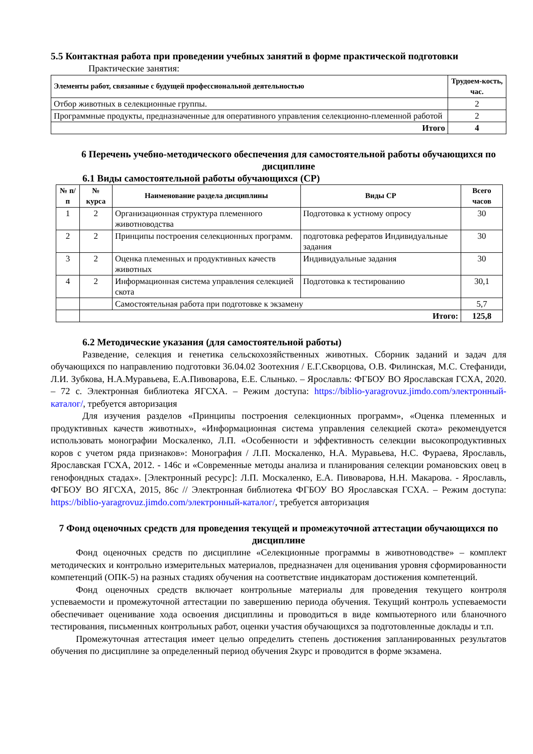5.5 Контактная работа при проведении учебных занятий в форме практической подготовки
Практические занятия:
| Элементы работ, связанные с будущей профессиональной деятельностью | Трудоем-кость, час. |
| --- | --- |
| Отбор животных в селекционные группы. | 2 |
| Программные продукты, предназначенные для оперативного управления селекционно-племенной работой | 2 |
| Итого | 4 |
6 Перечень учебно-методического обеспечения для самостоятельной работы обучающихся по дисциплине
6.1 Виды самостоятельной работы обучающихся (СР)
| № п/п | № курса | Наименование раздела дисциплины | Виды СР | Всего часов |
| --- | --- | --- | --- | --- |
| 1 | 2 | Организационная структура племенного животноводства | Подготовка к устному опросу | 30 |
| 2 | 2 | Принципы построения селекционных программ. | подготовка рефератов Индивидуальные задания | 30 |
| 3 | 2 | Оценка племенных и продуктивных качеств животных | Индивидуальные задания | 30 |
| 4 | 2 | Информационная система управления селекцией скота | Подготовка к тестированию | 30,1 |
| | | Самостоятельная работа при подготовке к экзамену | | 5,7 |
| | Итого: | | | 125,8 |
6.2 Методические указания (для самостоятельной работы)
Разведение, селекция и генетика сельскохозяйственных животных. Сборник заданий и задач для обучающихся по направлению подготовки 36.04.02 Зоотехния / Е.Г.Скворцова, О.В. Филинская, М.С. Стефаниди, Л.И. Зубкова, Н.А.Муравьева, Е.А.Пивоварова, Е.Е. Слынько. – Ярославль: ФГБОУ ВО Ярославская ГСХА, 2020. – 72 с. Электронная библиотека ЯГСХА. – Режим доступа: https://biblio-yaragrovuz.jimdo.com/электронный-каталог/, требуется авторизация
Для изучения разделов «Принципы построения селекционных программ», «Оценка племенных и продуктивных качеств животных», «Информационная система управления селекцией скота» рекомендуется использовать монографии Москаленко, Л.П. «Особенности и эффективность селекции высокопродуктивных коров с учетом ряда признаков»: Монография / Л.П. Москаленко, Н.А. Муравьева, Н.С. Фураева, Ярославль, Ярославская ГСХА, 2012. - 146с и «Современные методы анализа и планирования селекции романовских овец в генофондных стадах». [Электронный ресурс]: Л.П. Москаленко, Е.А. Пивоварова, Н.Н. Макарова. - Ярославль, ФГБОУ ВО ЯГСХА, 2015, 86с // Электронная библиотека ФГБОУ ВО Ярославская ГСХА. – Режим доступа: https://biblio-yaragrovuz.jimdo.com/электронный-каталог/, требуется авторизация
7 Фонд оценочных средств для проведения текущей и промежуточной аттестации обучающихся по дисциплине
Фонд оценочных средств по дисциплине «Селекционные программы в животноводстве» – комплект методических и контрольно измерительных материалов, предназначен для оценивания уровня сформированности компетенций (ОПК-5) на разных стадиях обучения на соответствие индикаторам достижения компетенций.
Фонд оценочных средств включает контрольные материалы для проведения текущего контроля успеваемости и промежуточной аттестации по завершению периода обучения. Текущий контроль успеваемости обеспечивает оценивание хода освоения дисциплины и проводиться в виде компьютерного или бланочного тестирования, письменных контрольных работ, оценки участия обучающихся за подготовленные доклады и т.п.
Промежуточная аттестация имеет целью определить степень достижения запланированных результатов обучения по дисциплине за определенный период обучения 2курс и проводится в форме экзамена.